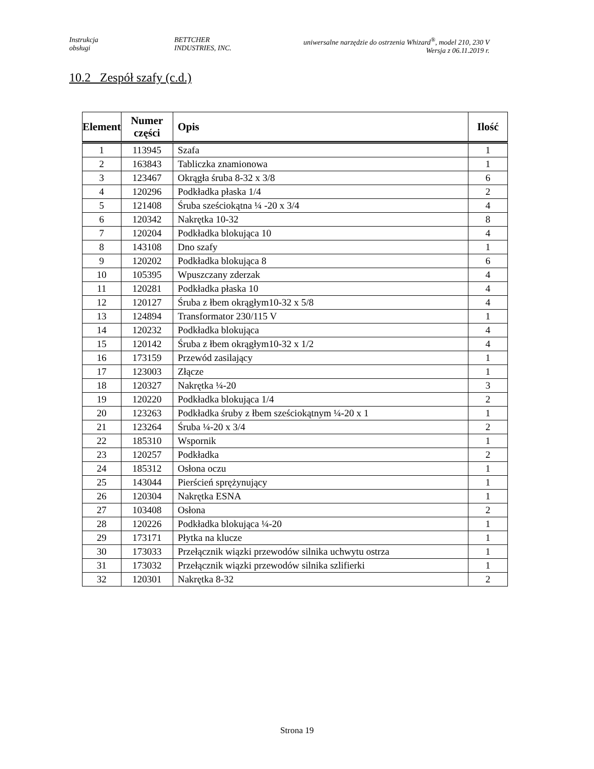Instrukcja
obsługi
BETTCHER
INDUSTRIES, INC.
uniwersalne narzędzie do ostrzenia Whizard<sup>®</sup>, model 210, 230 V
Wersja z 06.11.2019 r.
10.2 Zespół szafy (c.d.)
| Element | Numer części | Opis | Ilość |
| --- | --- | --- | --- |
| 1 | 113945 | Szafa | 1 |
| 2 | 163843 | Tabliczka znamionowa | 1 |
| 3 | 123467 | Okrągła śruba 8-32 x 3/8 | 6 |
| 4 | 120296 | Podkładka płaska 1/4 | 2 |
| 5 | 121408 | Śruba sześciokątna ¼ -20 x 3/4 | 4 |
| 6 | 120342 | Nakrętka 10-32 | 8 |
| 7 | 120204 | Podkładka blokująca 10 | 4 |
| 8 | 143108 | Dno szafy | 1 |
| 9 | 120202 | Podkładka blokująca 8 | 6 |
| 10 | 105395 | Wpuszczany zderzak | 4 |
| 11 | 120281 | Podkładka płaska 10 | 4 |
| 12 | 120127 | Śruba z łbem okrągłym10-32 x 5/8 | 4 |
| 13 | 124894 | Transformator 230/115 V | 1 |
| 14 | 120232 | Podkładka blokująca | 4 |
| 15 | 120142 | Śruba z łbem okrągłym10-32 x 1/2 | 4 |
| 16 | 173159 | Przewód zasilający | 1 |
| 17 | 123003 | Złącze | 1 |
| 18 | 120327 | Nakrętka ¼-20 | 3 |
| 19 | 120220 | Podkładka blokująca 1/4 | 2 |
| 20 | 123263 | Podkładka śruby z łbem sześciokątnym ¼-20 x 1 | 1 |
| 21 | 123264 | Śruba ¼-20 x 3/4 | 2 |
| 22 | 185310 | Wspornik | 1 |
| 23 | 120257 | Podkładka | 2 |
| 24 | 185312 | Osłona oczu | 1 |
| 25 | 143044 | Pierścień sprężynujący | 1 |
| 26 | 120304 | Nakrętka ESNA | 1 |
| 27 | 103408 | Osłona | 2 |
| 28 | 120226 | Podkładka blokująca ¼-20 | 1 |
| 29 | 173171 | Płytka na klucze | 1 |
| 30 | 173033 | Przełącznik wiązki przewodów silnika uchwytu ostrza | 1 |
| 31 | 173032 | Przełącznik wiązki przewodów silnika szlifierki | 1 |
| 32 | 120301 | Nakrętka 8-32 | 2 |
Strona 19